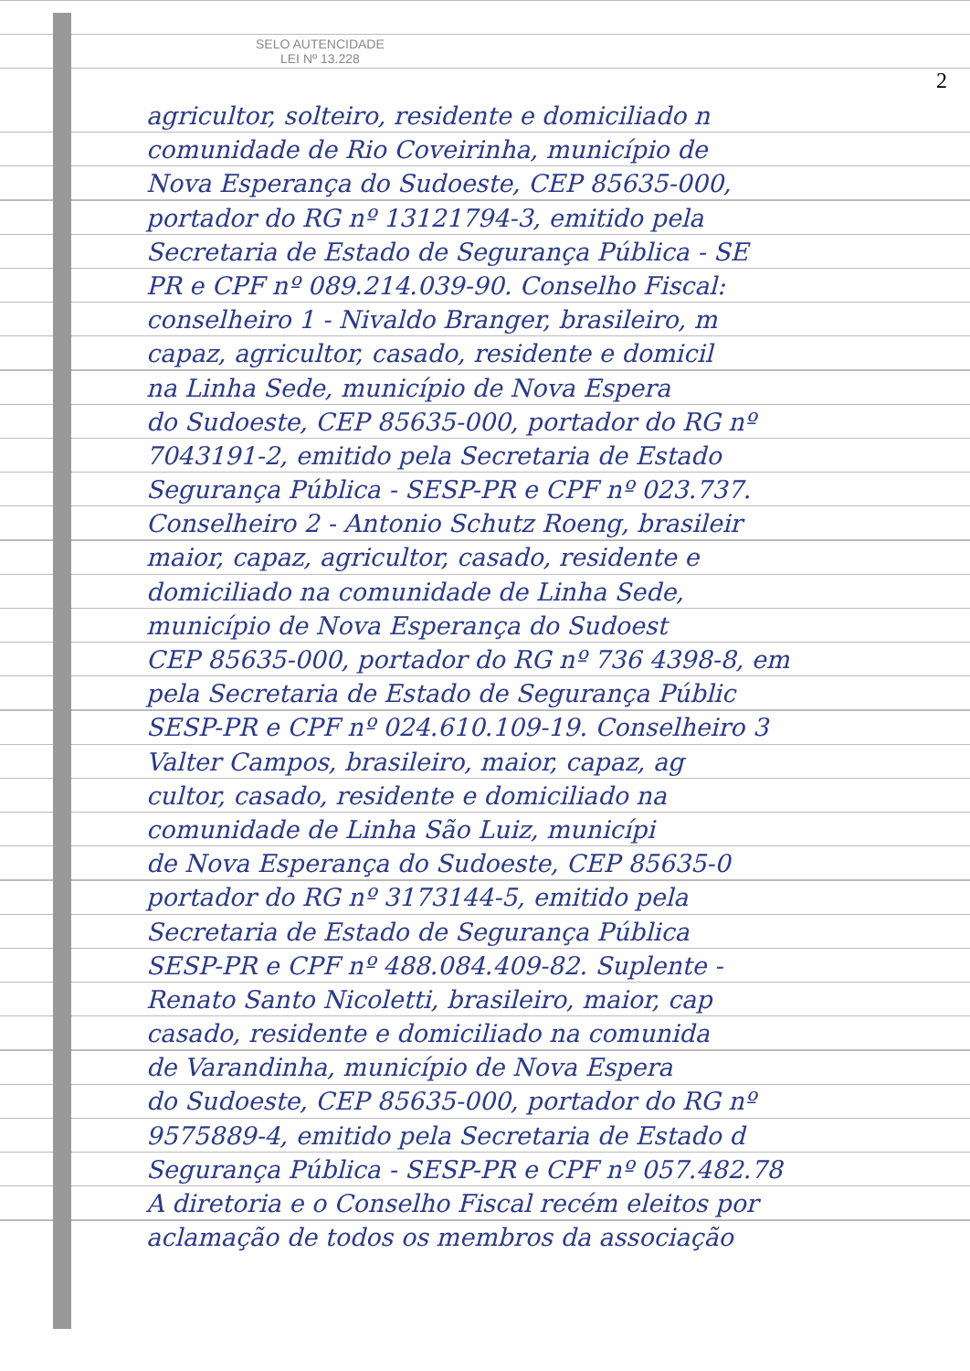SELO AUTENCIDADE
LEI Nº 13.228
2
agricultor, solteiro, residente e domiciliado n
comunidade de Rio Coveirinha, município de
Nova Esperança do Sudoeste, CEP 85635-000,
portador do RG nº 13121794-3, emitido pela
Secretaria de Estado de Segurança Pública - SE
PR e CPF nº 089.214.039-90. Conselho Fiscal:
conselheiro 1 - Nivaldo Branger, brasileiro, m
capaz, agricultor, casado, residente e domicil
na Linha Sede, município de Nova Espera
do Sudoeste, CEP 85635-000, portador do RG nº
7043191-2, emitido pela Secretaria de Estado
Segurança Pública - SESP-PR e CPF nº 023.737.
Conselheiro 2 - Antonio Schutz Roeng, brasileir
maior, capaz, agricultor, casado, residente e
domiciliado na comunidade de Linha Sede,
município de Nova Esperança do Sudoest
CEP 85635-000, portador do RG nº 736 4398-8, em
pela Secretaria de Estado de Segurança Públic
SESP-PR e CPF nº 024.610.109-19. Conselheiro 3
Valter Campos, brasileiro, maior, capaz, ag
cultor, casado, residente e domiciliado na
comunidade de Linha São Luiz, municípi
de Nova Esperança do Sudoeste, CEP 85635-0
portador do RG nº 3173144-5, emitido pela
Secretaria de Estado de Segurança Pública
SESP-PR e CPF nº 488.084.409-82. Suplente -
Renato Santo Nicoletti, brasileiro, maior, cap
casado, residente e domiciliado na comunida
de Varandinha, município de Nova Espera
do Sudoeste, CEP 85635-000, portador do RG nº
9575889-4, emitido pela Secretaria de Estado d
Segurança Pública - SESP-PR e CPF nº 057.482.78
A diretoria e o Conselho Fiscal recém eleitos por
aclamação de todos os membros da associação